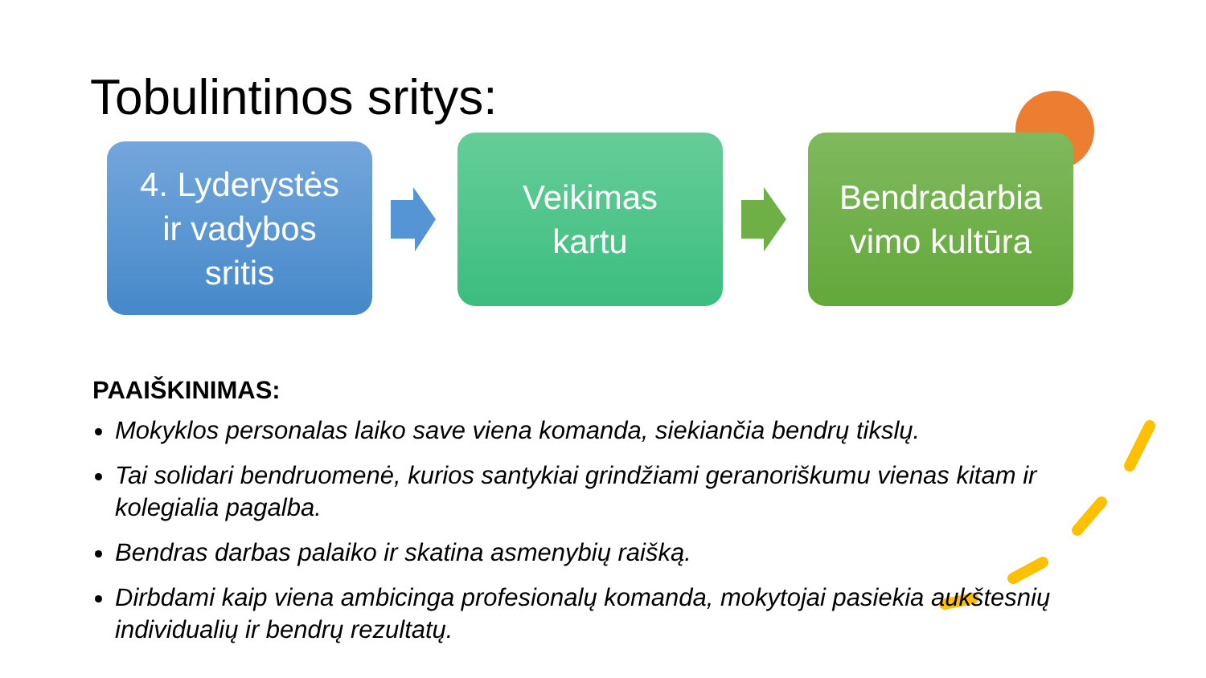Tobulintinos sritys:
4. Lyderystės
ir vadybos
sritis
Veikimas
kartu
Bendradarbia
vimo kultūra
PAAIŠKINIMAS:
Mokyklos personalas laiko save viena komanda, siekiančia bendrų tikslų.
Tai solidari bendruomenė, kurios santykiai grindžiami geranoriškumu vienas kitam ir kolegialia pagalba.
Bendras darbas palaiko ir skatina asmenybių raišką.
Dirbdami kaip viena ambicinga profesionalų komanda, mokytojai pasiekia aukštesnių individualių ir bendrų rezultatų.